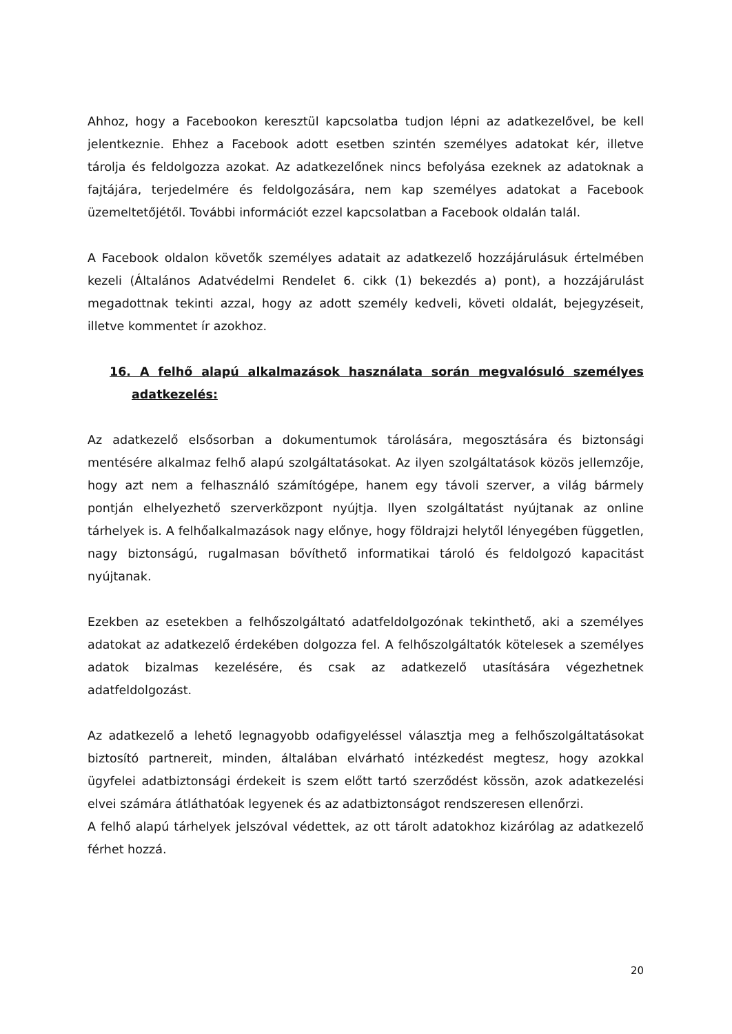Ahhoz, hogy a Facebookon keresztül kapcsolatba tudjon lépni az adatkezelővel, be kell jelentkeznie. Ehhez a Facebook adott esetben szintén személyes adatokat kér, illetve tárolja és feldolgozza azokat. Az adatkezelőnek nincs befolyása ezeknek az adatoknak a fajtájára, terjedelmére és feldolgozására, nem kap személyes adatokat a Facebook üzemeltetőjétől. További információt ezzel kapcsolatban a Facebook oldalán talál.
A Facebook oldalon követők személyes adatait az adatkezelő hozzájárulásuk értelmében kezeli (Általános Adatvédelmi Rendelet 6. cikk (1) bekezdés a) pont), a hozzájárulást megadottnak tekinti azzal, hogy az adott személy kedveli, követi oldalát, bejegyzéseit, illetve kommentet ír azokhoz.
16. A felhő alapú alkalmazások használata során megvalósuló személyes adatkezelés:
Az adatkezelő elsősorban a dokumentumok tárolására, megosztására és biztonsági mentésére alkalmaz felhő alapú szolgáltatásokat. Az ilyen szolgáltatások közös jellemzője, hogy azt nem a felhasználó számítógépe, hanem egy távoli szerver, a világ bármely pontján elhelyezhető szerverközpont nyújtja. Ilyen szolgáltatást nyújtanak az online tárhelyek is. A felhőalkalmazások nagy előnye, hogy földrajzi helytől lényegében független, nagy biztonságú, rugalmasan bővíthető informatikai tároló és feldolgozó kapacitást nyújtanak.
Ezekben az esetekben a felhőszolgáltató adatfeldolgozónak tekinthető, aki a személyes adatokat az adatkezelő érdekében dolgozza fel. A felhőszolgáltatók kötelesek a személyes adatok bizalmas kezelésére, és csak az adatkezelő utasítására végezhetnek adatfeldolgozást.
Az adatkezelő a lehető legnagyobb odafigyeléssel választja meg a felhőszolgáltatásokat biztosító partnereit, minden, általában elvárható intézkedést megtesz, hogy azokkal ügyfelei adatbiztonsági érdekeit is szem előtt tartó szerződést kössön, azok adatkezelési elvei számára átláthatóak legyenek és az adatbiztonságot rendszeresen ellenőrzi.
A felhő alapú tárhelyek jelszóval védettek, az ott tárolt adatokhoz kizárólag az adatkezelő férhet hozzá.
20